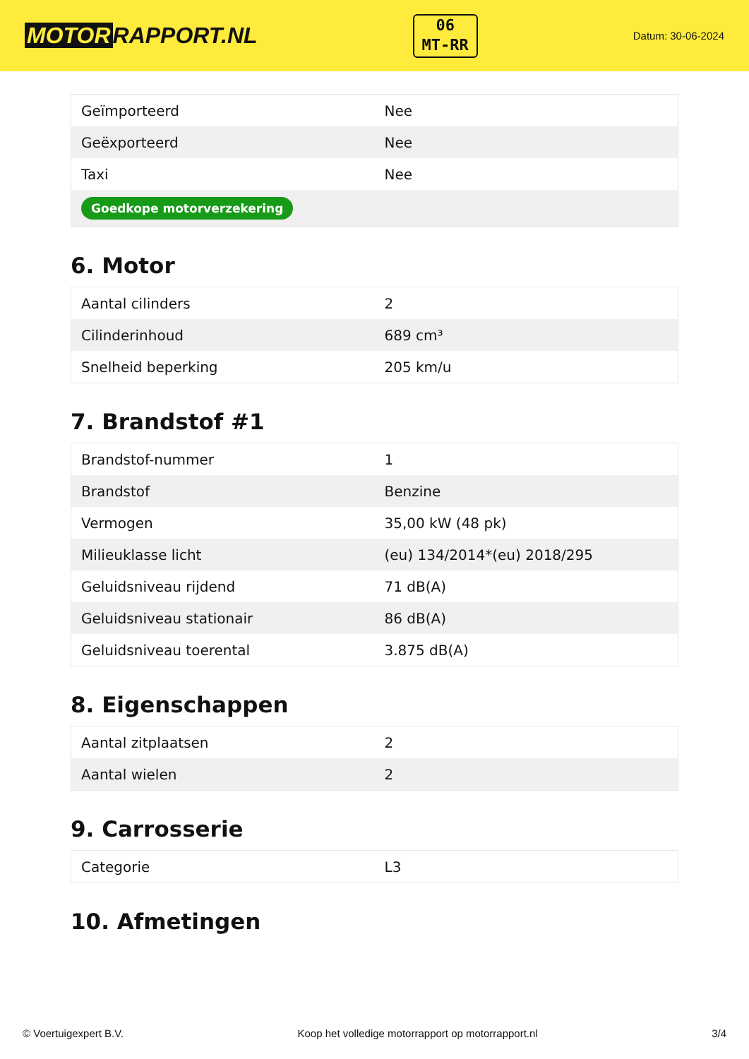MOTOR RAPPORT.NL
06
MT-RR
Datum: 30-06-2024
| Geïmporteerd | Nee |
| Geëxporteerd | Nee |
| Taxi | Nee |
| Goedkope motorverzekering | |
6. Motor
| Aantal cilinders | 2 |
| Cilinderinhoud | 689 cm³ |
| Snelheid beperking | 205 km/u |
7. Brandstof #1
| Brandstof-nummer | 1 |
| Brandstof | Benzine |
| Vermogen | 35,00 kW (48 pk) |
| Milieuklasse licht | (eu) 134/2014*(eu) 2018/295 |
| Geluidsniveau rijdend | 71 dB(A) |
| Geluidsniveau stationair | 86 dB(A) |
| Geluidsniveau toerental | 3.875 dB(A) |
8. Eigenschappen
| Aantal zitplaatsen | 2 |
| Aantal wielen | 2 |
9. Carrosserie
| Categorie | L3 |
10. Afmetingen
© Voertuigexpert B.V. Koop het volledige motorrapport op motorrapport.nl 3/4